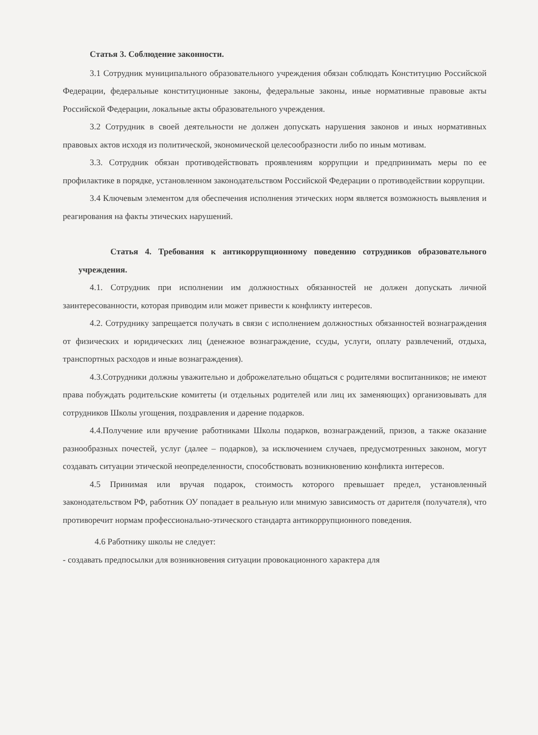Статья 3. Соблюдение законности.
3.1 Сотрудник муниципального образовательного учреждения обязан соблюдать Конституцию Российской Федерации, федеральные конституционные законы, федеральные законы, иные нормативные правовые акты Российской Федерации, локальные акты образовательного учреждения.
3.2 Сотрудник в своей деятельности не должен допускать нарушения законов и иных нормативных правовых актов исходя из политической, экономической целесообразности либо по иным мотивам.
3.3. Сотрудник обязан противодействовать проявлениям коррупции и предпринимать меры по ее профилактике в порядке, установленном законодательством Российской Федерации о противодействии коррупции.
3.4 Ключевым элементом для обеспечения исполнения этических норм является возможность выявления и реагирования на факты этических нарушений.
Статья 4. Требования к антикоррупционному поведению сотрудников образовательного учреждения.
4.1. Сотрудник при исполнении им должностных обязанностей не должен допускать личной заинтересованности, которая приводим или может привести к конфликту интересов.
4.2. Сотруднику запрещается получать в связи с исполнением должностных обязанностей вознаграждения от физических и юридических лиц (денежное вознаграждение, ссуды, услуги, оплату развлечений, отдыха, транспортных расходов и иные вознаграждения).
4.3.Сотрудники должны уважительно и доброжелательно общаться с родителями воспитанников; не имеют права побуждать родительские комитеты (и отдельных родителей или лиц их заменяющих) организовывать для сотрудников Школы угощения, поздравления и дарение подарков.
4.4.Получение или вручение работниками Школы подарков, вознаграждений, призов, а также оказание разнообразных почестей, услуг (далее – подарков), за исключением случаев, предусмотренных законом, могут создавать ситуации этической неопределенности, способствовать возникновению конфликта интересов.
4.5 Принимая или вручая подарок, стоимость которого превышает предел, установленный законодательством РФ, работник ОУ попадает в реальную или мнимую зависимость от дарителя (получателя), что противоречит нормам профессионально-этического стандарта антикоррупционного поведения.
4.6 Работнику школы не следует:
- создавать предпосылки для возникновения ситуации провокационного характера для